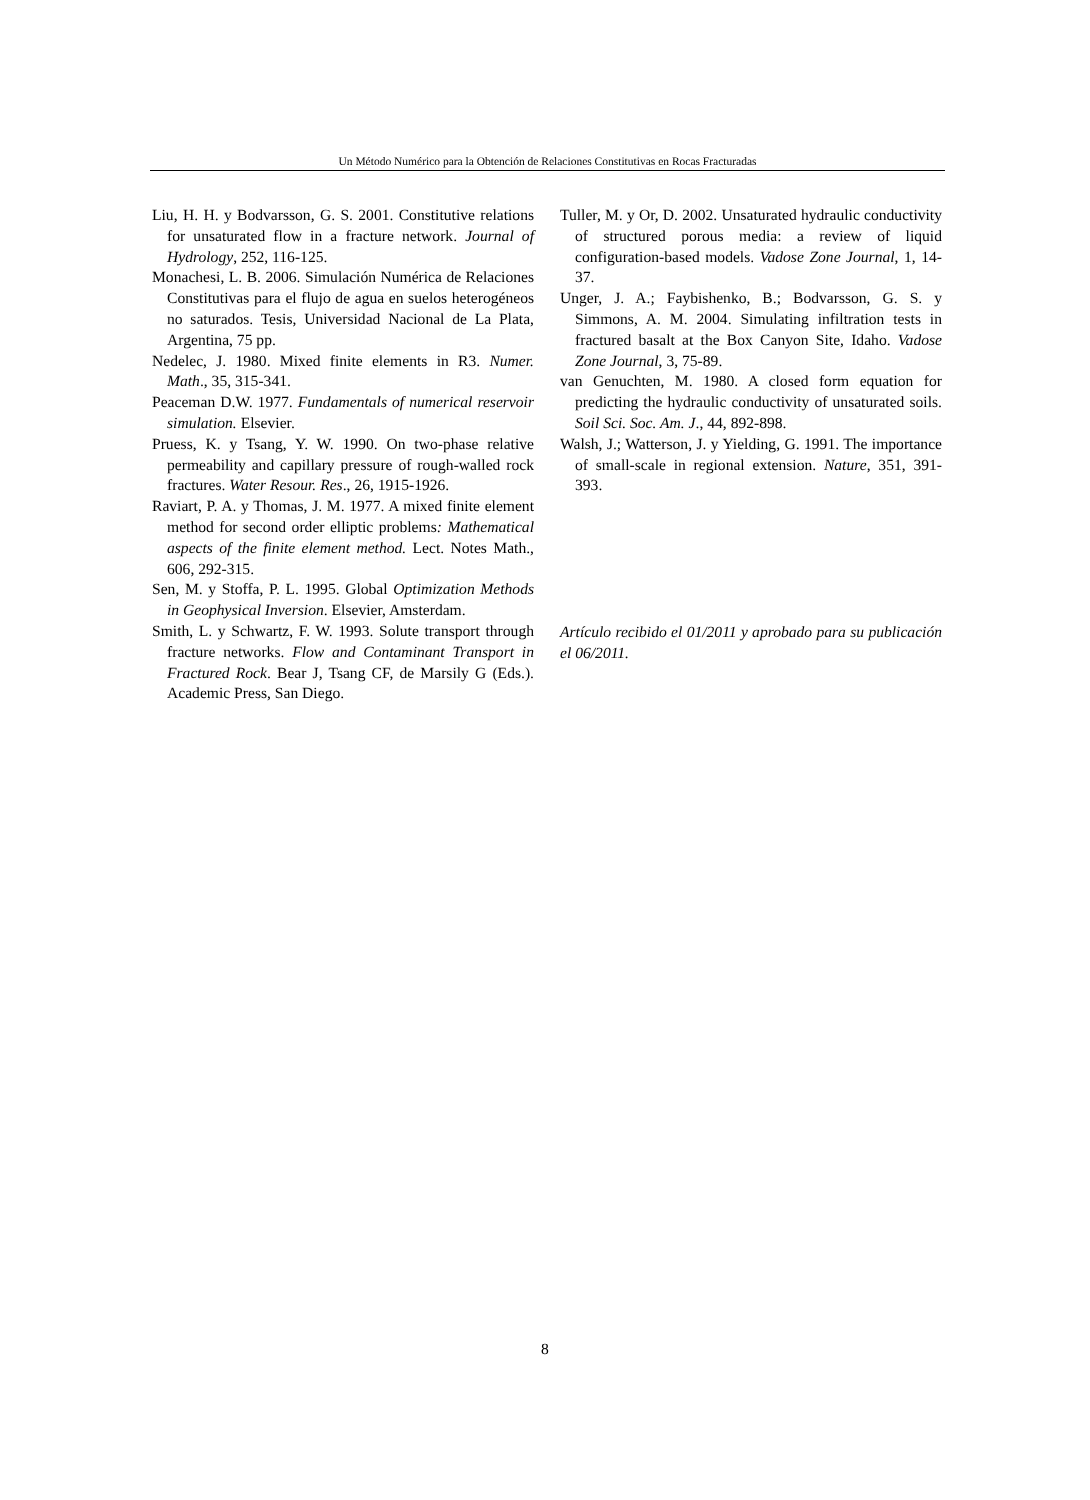Un Método Numérico para la Obtención de Relaciones Constitutivas en Rocas Fracturadas
Liu, H. H. y Bodvarsson, G. S. 2001. Constitutive relations for unsaturated flow in a fracture network. Journal of Hydrology, 252, 116-125.
Monachesi, L. B. 2006. Simulación Numérica de Relaciones Constitutivas para el flujo de agua en suelos heterogéneos no saturados. Tesis, Universidad Nacional de La Plata, Argentina, 75 pp.
Nedelec, J. 1980. Mixed finite elements in R3. Numer. Math., 35, 315-341.
Peaceman D.W. 1977. Fundamentals of numerical reservoir simulation. Elsevier.
Pruess, K. y Tsang, Y. W. 1990. On two-phase relative permeability and capillary pressure of rough-walled rock fractures. Water Resour. Res., 26, 1915-1926.
Raviart, P. A. y Thomas, J. M. 1977. A mixed finite element method for second order elliptic problems: Mathematical aspects of the finite element method. Lect. Notes Math., 606, 292-315.
Sen, M. y Stoffa, P. L. 1995. Global Optimization Methods in Geophysical Inversion. Elsevier, Amsterdam.
Smith, L. y Schwartz, F. W. 1993. Solute transport through fracture networks. Flow and Contaminant Transport in Fractured Rock. Bear J, Tsang CF, de Marsily G (Eds.). Academic Press, San Diego.
Tuller, M. y Or, D. 2002. Unsaturated hydraulic conductivity of structured porous media: a review of liquid configuration-based models. Vadose Zone Journal, 1, 14-37.
Unger, J. A.; Faybishenko, B.; Bodvarsson, G. S. y Simmons, A. M. 2004. Simulating infiltration tests in fractured basalt at the Box Canyon Site, Idaho. Vadose Zone Journal, 3, 75-89.
van Genuchten, M. 1980. A closed form equation for predicting the hydraulic conductivity of unsaturated soils. Soil Sci. Soc. Am. J., 44, 892-898.
Walsh, J.; Watterson, J. y Yielding, G. 1991. The importance of small-scale in regional extension. Nature, 351, 391-393.
Artículo recibido el 01/2011 y aprobado para su publicación el 06/2011.
8